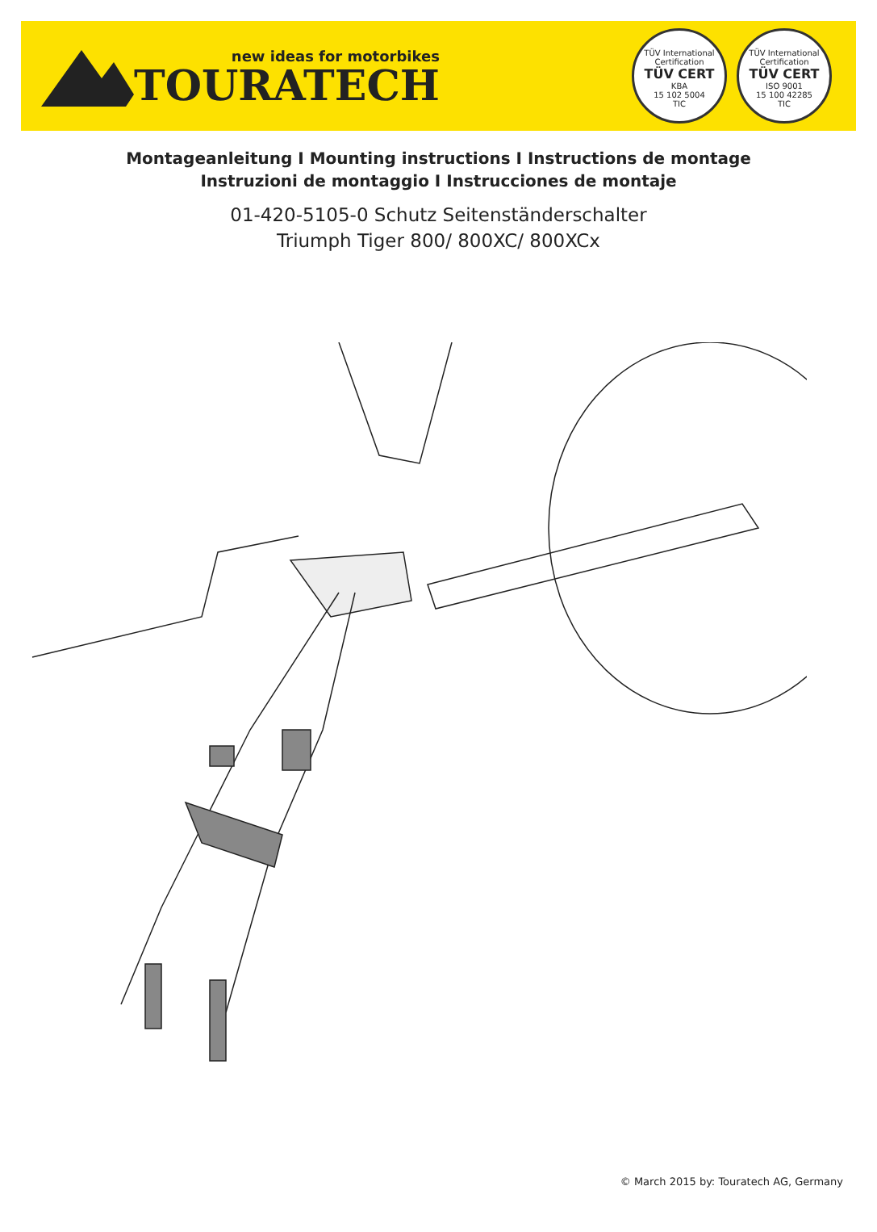new ideas for motorbikes
TOURATECH
TÜV International Certification
TÜV CERT
KBA
15 102 5004
TIC
TÜV International Certification
TÜV CERT
ISO 9001
15 100 42285
TIC
Montageanleitung I Mounting instructions I Instructions de montage
Instruzioni de montaggio I Instrucciones de montaje
01-420-5105-0 Schutz Seitenständerschalter
Triumph Tiger 800/ 800XC/ 800XCx
© March 2015 by: Touratech AG, Germany